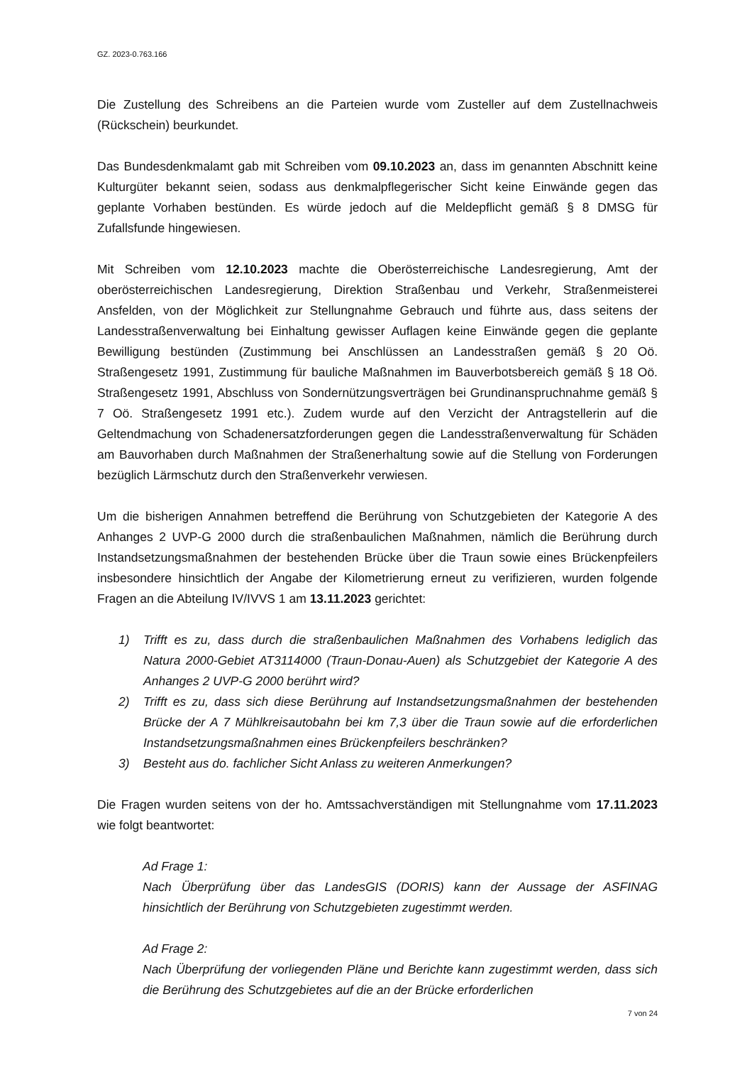GZ. 2023-0.763.166
Die Zustellung des Schreibens an die Parteien wurde vom Zusteller auf dem Zustellnachweis (Rückschein) beurkundet.
Das Bundesdenkmalamt gab mit Schreiben vom 09.10.2023 an, dass im genannten Abschnitt keine Kulturgüter bekannt seien, sodass aus denkmalpflegerischer Sicht keine Einwände gegen das geplante Vorhaben bestünden. Es würde jedoch auf die Meldepflicht gemäß § 8 DMSG für Zufallsfunde hingewiesen.
Mit Schreiben vom 12.10.2023 machte die Oberösterreichische Landesregierung, Amt der oberösterreichischen Landesregierung, Direktion Straßenbau und Verkehr, Straßenmeisterei Ansfelden, von der Möglichkeit zur Stellungnahme Gebrauch und führte aus, dass seitens der Landesstraßenverwaltung bei Einhaltung gewisser Auflagen keine Einwände gegen die geplante Bewilligung bestünden (Zustimmung bei Anschlüssen an Landesstraßen gemäß § 20 Oö. Straßengesetz 1991, Zustimmung für bauliche Maßnahmen im Bauverbotsbereich gemäß § 18 Oö. Straßengesetz 1991, Abschluss von Sondernützungsverträgen bei Grundinanspruchnahme gemäß § 7 Oö. Straßengesetz 1991 etc.). Zudem wurde auf den Verzicht der Antragstellerin auf die Geltendmachung von Schadenersatzforderungen gegen die Landesstraßenverwaltung für Schäden am Bauvorhaben durch Maßnahmen der Straßenerhaltung sowie auf die Stellung von Forderungen bezüglich Lärmschutz durch den Straßenverkehr verwiesen.
Um die bisherigen Annahmen betreffend die Berührung von Schutzgebieten der Kategorie A des Anhanges 2 UVP-G 2000 durch die straßenbaulichen Maßnahmen, nämlich die Berührung durch Instandsetzungsmaßnahmen der bestehenden Brücke über die Traun sowie eines Brückenpfeilers insbesondere hinsichtlich der Angabe der Kilometrierung erneut zu verifizieren, wurden folgende Fragen an die Abteilung IV/IVVS 1 am 13.11.2023 gerichtet:
1) Trifft es zu, dass durch die straßenbaulichen Maßnahmen des Vorhabens lediglich das Natura 2000-Gebiet AT3114000 (Traun-Donau-Auen) als Schutzgebiet der Kategorie A des Anhanges 2 UVP-G 2000 berührt wird?
2) Trifft es zu, dass sich diese Berührung auf Instandsetzungsmaßnahmen der bestehenden Brücke der A 7 Mühlkreisautobahn bei km 7,3 über die Traun sowie auf die erforderlichen Instandsetzungsmaßnahmen eines Brückenpfeilers beschränken?
3) Besteht aus do. fachlicher Sicht Anlass zu weiteren Anmerkungen?
Die Fragen wurden seitens von der ho. Amtssachverständigen mit Stellungnahme vom 17.11.2023 wie folgt beantwortet:
Ad Frage 1:
Nach Überprüfung über das LandesGIS (DORIS) kann der Aussage der ASFINAG hinsichtlich der Berührung von Schutzgebieten zugestimmt werden.
Ad Frage 2:
Nach Überprüfung der vorliegenden Pläne und Berichte kann zugestimmt werden, dass sich die Berührung des Schutzgebietes auf die an der Brücke erforderlichen
7 von 24